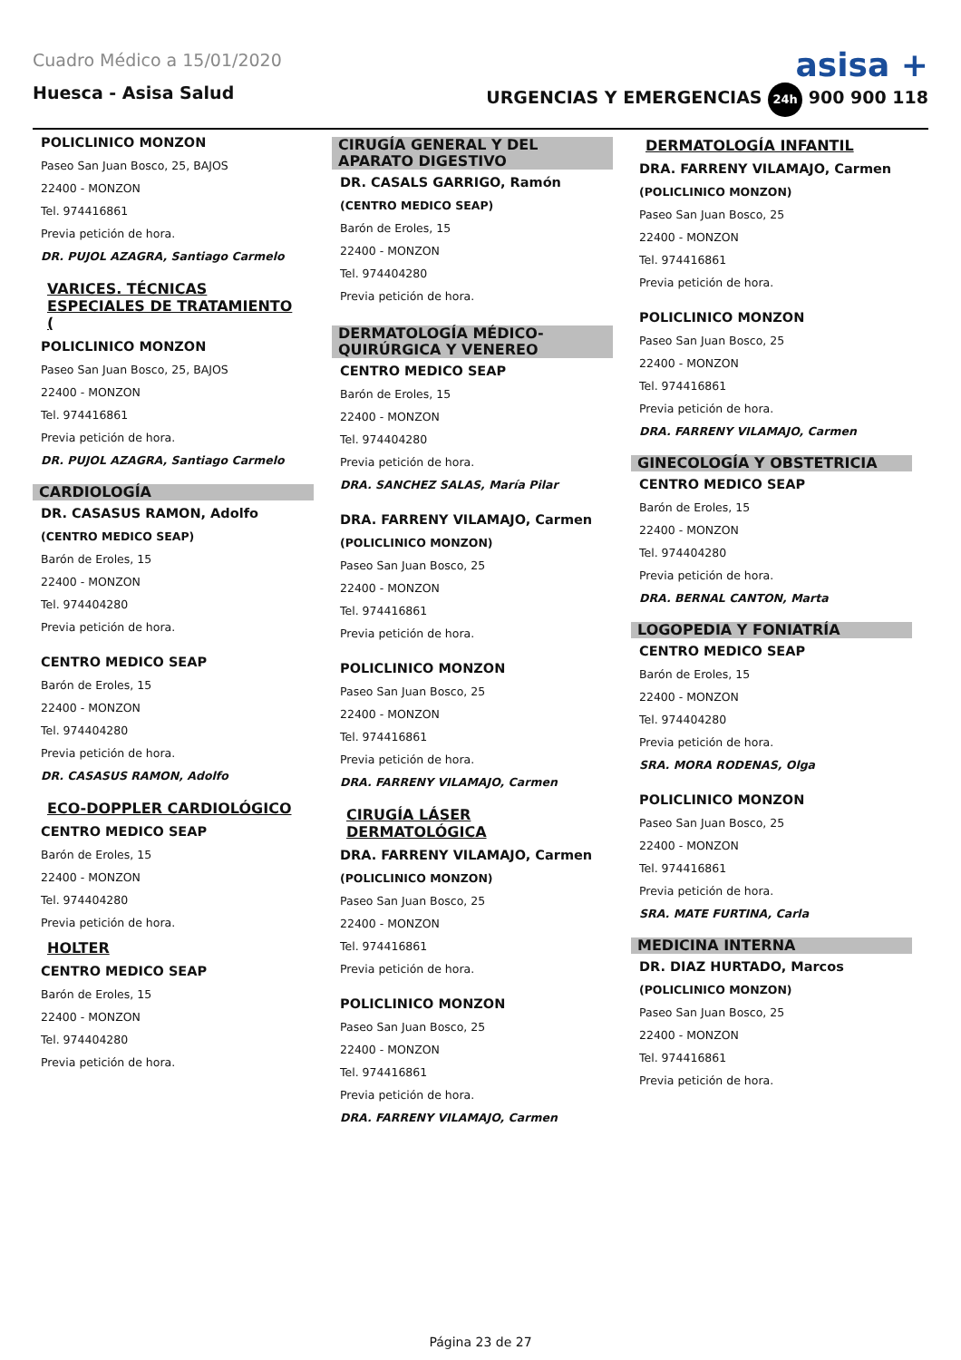Cuadro Médico a 15/01/2020
asisa +
Huesca - Asisa Salud URGENCIAS Y EMERGENCIAS 24h 900 900 118
POLICLINICO MONZON
Paseo San Juan Bosco, 25, BAJOS
22400 - MONZON
Tel. 974416861
Previa petición de hora.
DR. PUJOL AZAGRA, Santiago Carmelo
VARICES. TÉCNICAS ESPECIALES DE TRATAMIENTO (
POLICLINICO MONZON
Paseo San Juan Bosco, 25, BAJOS
22400 - MONZON
Tel. 974416861
Previa petición de hora.
DR. PUJOL AZAGRA, Santiago Carmelo
CARDIOLOGÍA
DR. CASASUS RAMON, Adolfo
(CENTRO MEDICO SEAP)
Barón de Eroles, 15
22400 - MONZON
Tel. 974404280
Previa petición de hora.
CENTRO MEDICO SEAP
Barón de Eroles, 15
22400 - MONZON
Tel. 974404280
Previa petición de hora.
DR. CASASUS RAMON, Adolfo
ECO-DOPPLER CARDIOLÓGICO
CENTRO MEDICO SEAP
Barón de Eroles, 15
22400 - MONZON
Tel. 974404280
Previa petición de hora.
HOLTER
CENTRO MEDICO SEAP
Barón de Eroles, 15
22400 - MONZON
Tel. 974404280
Previa petición de hora.
CIRUGÍA GENERAL Y DEL APARATO DIGESTIVO
DR. CASALS GARRIGO, Ramón
(CENTRO MEDICO SEAP)
Barón de Eroles, 15
22400 - MONZON
Tel. 974404280
Previa petición de hora.
DERMATOLOGÍA MÉDICO-QUIRÚRGICA Y VENEREO
CENTRO MEDICO SEAP
Barón de Eroles, 15
22400 - MONZON
Tel. 974404280
Previa petición de hora.
DRA. SANCHEZ SALAS, María Pilar
DRA. FARRENY VILAMAJO, Carmen
(POLICLINICO MONZON)
Paseo San Juan Bosco, 25
22400 - MONZON
Tel. 974416861
Previa petición de hora.
POLICLINICO MONZON
Paseo San Juan Bosco, 25
22400 - MONZON
Tel. 974416861
Previa petición de hora.
DRA. FARRENY VILAMAJO, Carmen
CIRUGÍA LÁSER DERMATOLÓGICA
DRA. FARRENY VILAMAJO, Carmen
(POLICLINICO MONZON)
Paseo San Juan Bosco, 25
22400 - MONZON
Tel. 974416861
Previa petición de hora.
POLICLINICO MONZON
Paseo San Juan Bosco, 25
22400 - MONZON
Tel. 974416861
Previa petición de hora.
DRA. FARRENY VILAMAJO, Carmen
DERMATOLOGÍA INFANTIL
DRA. FARRENY VILAMAJO, Carmen
(POLICLINICO MONZON)
Paseo San Juan Bosco, 25
22400 - MONZON
Tel. 974416861
Previa petición de hora.
POLICLINICO MONZON
Paseo San Juan Bosco, 25
22400 - MONZON
Tel. 974416861
Previa petición de hora.
DRA. FARRENY VILAMAJO, Carmen
GINECOLOGÍA Y OBSTETRICIA
CENTRO MEDICO SEAP
Barón de Eroles, 15
22400 - MONZON
Tel. 974404280
Previa petición de hora.
DRA. BERNAL CANTON, Marta
LOGOPEDIA Y FONIATRÍA
CENTRO MEDICO SEAP
Barón de Eroles, 15
22400 - MONZON
Tel. 974404280
Previa petición de hora.
SRA. MORA RODENAS, Olga
POLICLINICO MONZON
Paseo San Juan Bosco, 25
22400 - MONZON
Tel. 974416861
Previa petición de hora.
SRA. MATE FURTINA, Carla
MEDICINA INTERNA
DR. DIAZ HURTADO, Marcos
(POLICLINICO MONZON)
Paseo San Juan Bosco, 25
22400 - MONZON
Tel. 974416861
Previa petición de hora.
Página 23 de 27